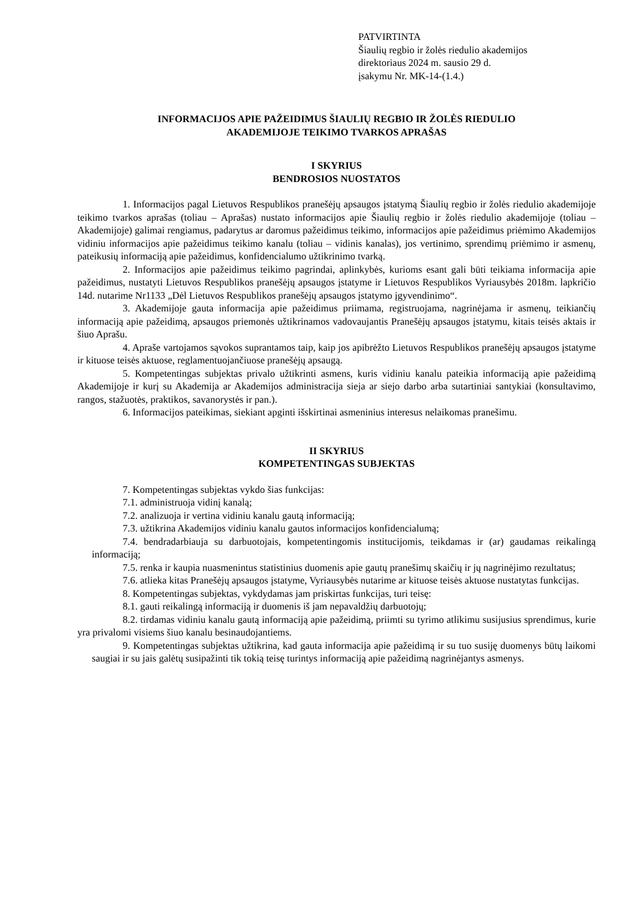PATVIRTINTA
Šiaulių regbio ir žolės riedulio akademijos
direktoriaus 2024 m. sausio 29 d.
įsakymu Nr. MK-14-(1.4.)
INFORMACIJOS APIE PAŽEIDIMUS ŠIAULIŲ REGBIO IR ŽOLĖS RIEDULIO
AKADEMIJOJE TEIKIMO TVARKOS APRAŠAS
I SKYRIUS
BENDROSIOS NUOSTATOS
1. Informacijos pagal Lietuvos Respublikos pranešėjų apsaugos įstatymą Šiaulių regbio ir žolės riedulio akademijoje teikimo tvarkos aprašas (toliau – Aprašas) nustato informacijos apie Šiaulių regbio ir žolės riedulio akademijoje (toliau – Akademijoje) galimai rengiamus, padarytus ar daromus pažeidimus teikimo, informacijos apie pažeidimus priėmimo Akademijos vidiniu informacijos apie pažeidimus teikimo kanalu (toliau – vidinis kanalas), jos vertinimo, sprendimų priėmimo ir asmenų, pateikusių informaciją apie pažeidimus, konfidencialumo užtikrinimo tvarką.
2. Informacijos apie pažeidimus teikimo pagrindai, aplinkybės, kurioms esant gali būti teikiama informacija apie pažeidimus, nustatyti Lietuvos Respublikos pranešėjų apsaugos įstatyme ir Lietuvos Respublikos Vyriausybės 2018m. lapkričio 14d. nutarime Nr1133 „Dėl Lietuvos Respublikos pranešėjų apsaugos įstatymo įgyvendinimo“.
3. Akademijoje gauta informacija apie pažeidimus priimama, registruojama, nagrinėjama ir asmenų, teikiančių informaciją apie pažeidimą, apsaugos priemonės užtikrinamos vadovaujantis Pranešėjų apsaugos įstatymu, kitais teisės aktais ir šiuo Aprašu.
4. Apraše vartojamos sąvokos suprantamos taip, kaip jos apibrėžto Lietuvos Respublikos pranešėjų apsaugos įstatyme ir kituose teisės aktuose, reglamentuojančiuose pranešėjų apsaugą.
5. Kompetentingas subjektas privalo užtikrinti asmens, kuris vidiniu kanalu pateikia informaciją apie pažeidimą Akademijoje ir kurį su Akademija ar Akademijos administracija sieja ar siejo darbo arba sutartiniai santykiai (konsultavimo, rangos, stažuotės, praktikos, savanorystės ir pan.).
6. Informacijos pateikimas, siekiant apginti išskirtinai asmeninius interesus nelaikomas pranešimu.
II SKYRIUS
KOMPETENTINGAS SUBJEKTAS
7. Kompetentingas subjektas vykdo šias funkcijas:
7.1. administruoja vidinį kanalą;
7.2. analizuoja ir vertina vidiniu kanalu gautą informaciją;
7.3. užtikrina Akademijos vidiniu kanalu gautos informacijos konfidencialumą;
7.4. bendradarbiauja su darbuotojais, kompetentingomis institucijomis, teikdamas ir (ar) gaudamas reikalingą informaciją;
7.5. renka ir kaupia nuasmenintus statistinius duomenis apie gautų pranešimų skaičių ir jų nagrinėjimo rezultatus;
7.6. atlieka kitas Pranešėjų apsaugos įstatyme, Vyriausybės nutarime ar kituose teisės aktuose nustatytas funkcijas.
8. Kompetentingas subjektas, vykdydamas jam priskirtas funkcijas, turi teisę:
8.1. gauti reikalingą informaciją ir duomenis iš jam nepavaldžių darbuotojų;
8.2. tirdamas vidiniu kanalu gautą informaciją apie pažeidimą, priimti su tyrimo atlikimu susijusius sprendimus, kurie yra privalomi visiems šiuo kanalu besinaudojantiems.
9. Kompetentingas subjektas užtikrina, kad gauta informacija apie pažeidimą ir su tuo susiję duomenys būtų laikomi saugiai ir su jais galėtų susipažinti tik tokią teisę turintys informaciją apie pažeidimą nagrinėjantys asmenys.